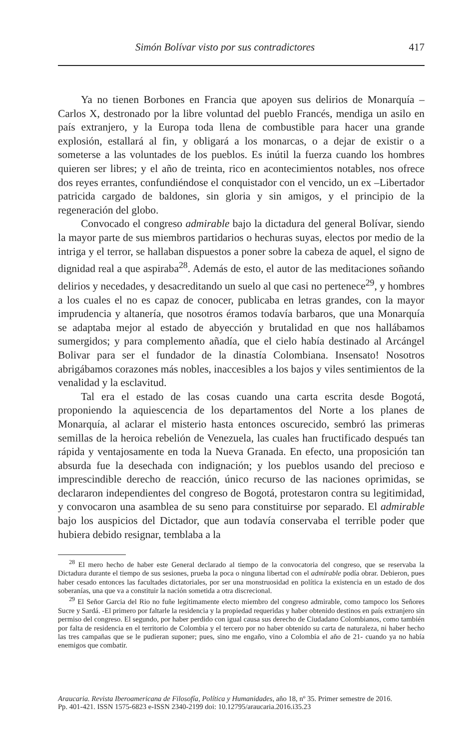Simón Bolívar visto por sus contradictores 417
Ya no tienen Borbones en Francia que apoyen sus delirios de Monarquía – Carlos X, destronado por la libre voluntad del pueblo Francés, mendiga un asilo en país extranjero, y la Europa toda llena de combustible para hacer una grande explosión, estallará al fin, y obligará a los monarcas, o a dejar de existir o a someterse a las voluntades de los pueblos. Es inútil la fuerza cuando los hombres quieren ser libres; y el año de treinta, rico en acontecimientos notables, nos ofrece dos reyes errantes, confundiéndose el conquistador con el vencido, un ex –Libertador patricida cargado de baldones, sin gloria y sin amigos, y el principio de la regeneración del globo.
Convocado el congreso admirable bajo la dictadura del general Bolívar, siendo la mayor parte de sus miembros partidarios o hechuras suyas, electos por medio de la intriga y el terror, se hallaban dispuestos a poner sobre la cabeza de aquel, el signo de dignidad real a que aspiraba<sup>28</sup>. Además de esto, el autor de las meditaciones soñando delirios y necedades, y desacreditando un suelo al que casi no pertenece<sup>29</sup>, y hombres a los cuales el no es capaz de conocer, publicaba en letras grandes, con la mayor imprudencia y altanería, que nosotros éramos todavía barbaros, que una Monarquía se adaptaba mejor al estado de abyección y brutalidad en que nos hallábamos sumergidos; y para complemento añadía, que el cielo había destinado al Arcángel Bolivar para ser el fundador de la dinastía Colombiana. Insensato! Nosotros abrigábamos corazones más nobles, inaccesibles a los bajos y viles sentimientos de la venalidad y la esclavitud.
Tal era el estado de las cosas cuando una carta escrita desde Bogotá, proponiendo la aquiescencia de los departamentos del Norte a los planes de Monarquía, al aclarar el misterio hasta entonces oscurecido, sembró las primeras semillas de la heroica rebelión de Venezuela, las cuales han fructificado después tan rápida y ventajosamente en toda la Nueva Granada. En efecto, una proposición tan absurda fue la desechada con indignación; y los pueblos usando del precioso e imprescindible derecho de reacción, único recurso de las naciones oprimidas, se declararon independientes del congreso de Bogotá, protestaron contra su legitimidad, y convocaron una asamblea de su seno para constituirse por separado. El admirable bajo los auspicios del Dictador, que aun todavía conservaba el terrible poder que hubiera debido resignar, temblaba a la
<sup>28</sup> El mero hecho de haber este General declarado al tiempo de la convocatoria del congreso, que se reservaba la Dictadura durante el tiempo de sus sesiones, prueba la poca o ninguna libertad con el admirable podía obrar. Debieron, pues haber cesado entonces las facultades dictatoriales, por ser una monstruosidad en política la existencia en un estado de dos soberanías, una que va a constituir la nación sometida a otra discrecional.
<sup>29</sup> El Señor Garcia del Rio no fuñe legítimamente electo miembro del congreso admirable, como tampoco los Señores Sucre y Sardá. -El primero por faltarle la residencia y la propiedad requeridas y haber obtenido destinos en país extranjero sin permiso del congreso. El segundo, por haber perdido con igual causa sus derecho de Ciudadano Colombianos, como también por falta de residencia en el territorio de Colombia y el tercero por no haber obtenido su carta de naturaleza, ni haber hecho las tres campañas que se le pudieran suponer; pues, sino me engaño, vino a Colombia el año de 21- cuando ya no había enemigos que combatir.
Araucaria. Revista Iberoamericana de Filosofía, Política y Humanidades, año 18, nº 35. Primer semestre de 2016.
Pp. 401-421. ISSN 1575-6823 e-ISSN 2340-2199 doi: 10.12795/araucaria.2016.i35.23